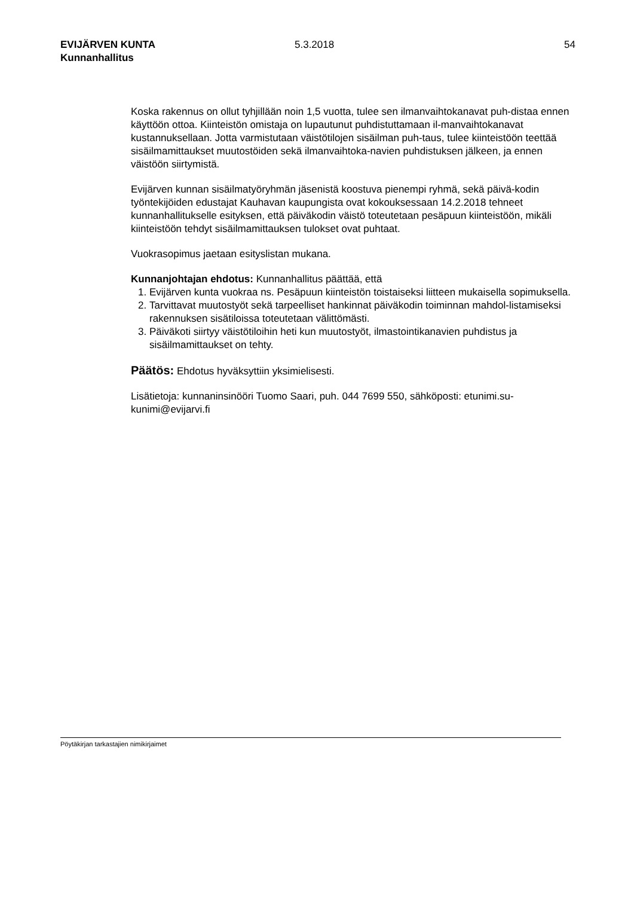EVIJÄRVEN KUNTA
Kunnanhallitus
5.3.2018 54
Koska rakennus on ollut tyhjillään noin 1,5 vuotta, tulee sen ilmanvaihtokanavat puh-distaa ennen käyttöön ottoa. Kiinteistön omistaja on lupautunut puhdistuttamaan il-manvaihtokanavat kustannuksellaan. Jotta varmistutaan väistötilojen sisäilman puh-taus, tulee kiinteistöön teettää sisäilmamittaukset muutostöiden sekä ilmanvaihtoka-navien puhdistuksen jälkeen, ja ennen väistöön siirtymistä.
Evijärven kunnan sisäilmatyöryhmän jäsenistä koostuva pienempi ryhmä, sekä päivä-kodin työntekijöiden edustajat Kauhavan kaupungista ovat kokouksessaan 14.2.2018 tehneet kunnanhallitukselle esityksen, että päiväkodin väistö toteutetaan pesäpuun kiinteistöön, mikäli kiinteistöön tehdyt sisäilmamittauksen tulokset ovat puhtaat.
Vuokrasopimus jaetaan esityslistan mukana.
Kunnanjohtajan ehdotus: Kunnanhallitus päättää, että
1. Evijärven kunta vuokraa ns. Pesäpuun kiinteistön toistaiseksi liitteen mukaisella sopimuksella.
2. Tarvittavat muutostyöt sekä tarpeelliset hankinnat päiväkodin toiminnan mahdol-listamiseksi rakennuksen sisätiloissa toteutetaan välittömästi.
3. Päiväkoti siirtyy väistötiloihin heti kun muutostyöt, ilmastointikanavien puhdistus ja sisäilmamittaukset on tehty.
Päätös: Ehdotus hyväksyttiin yksimielisesti.
Lisätietoja: kunnaninsinööri Tuomo Saari, puh. 044 7699 550, sähköposti: etunimi.su-kunimi@evijarvi.fi
Pöytäkirjan tarkastajien nimikirjaimet